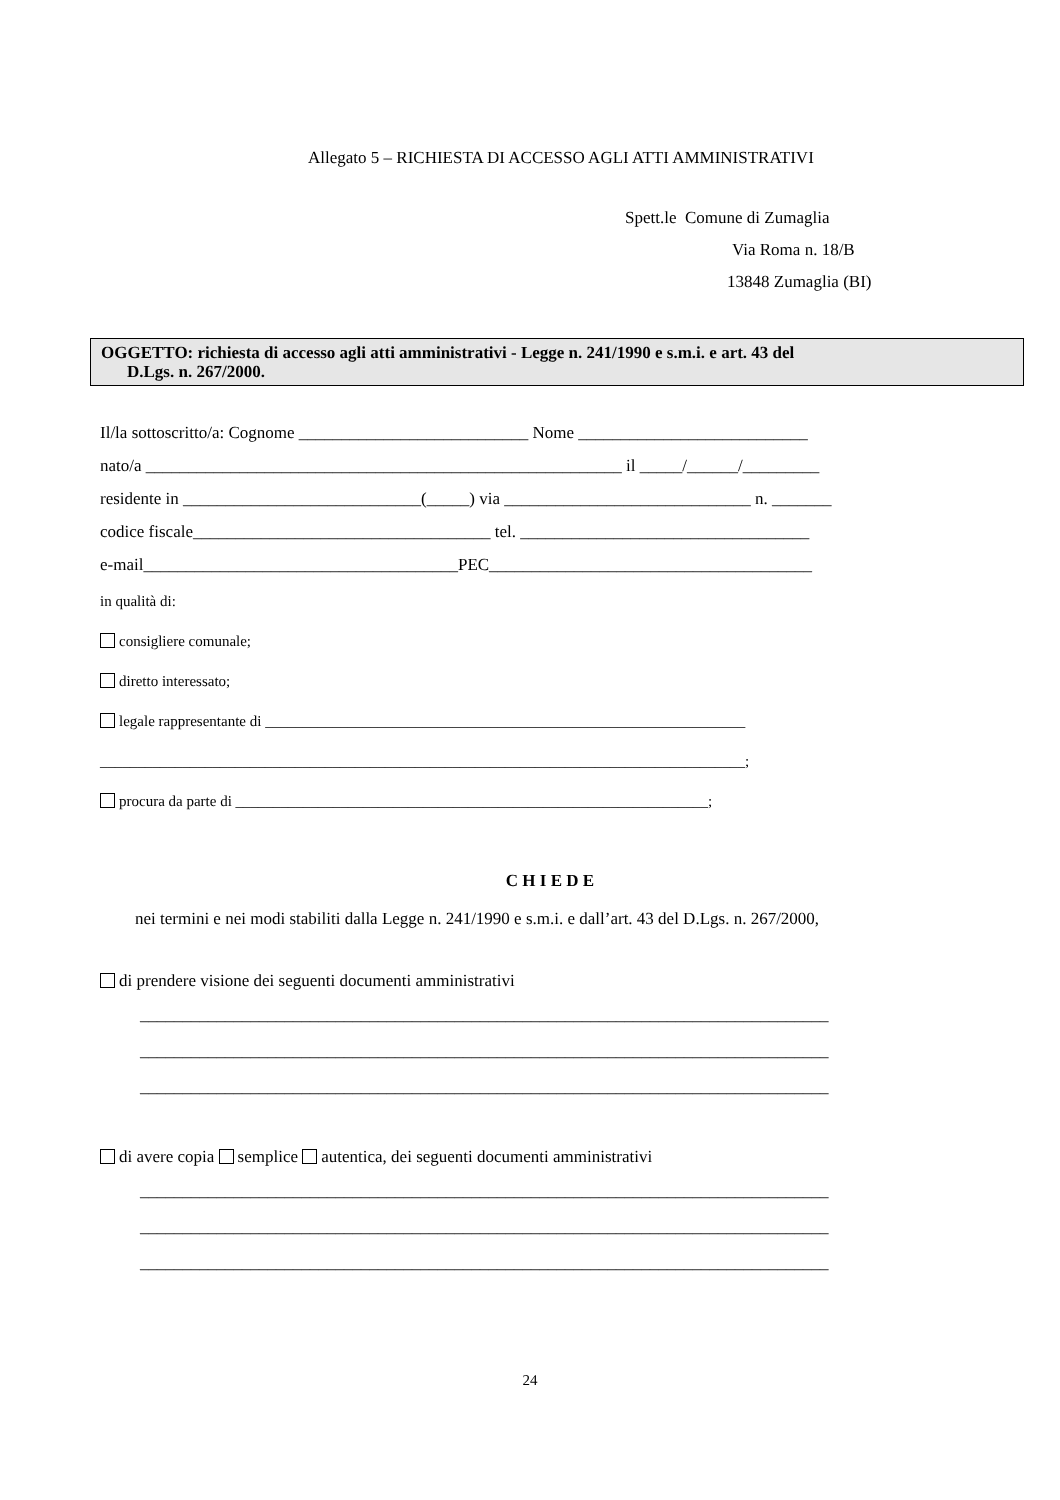Allegato 5 – RICHIESTA DI ACCESSO AGLI ATTI AMMINISTRATIVI
Spett.le Comune di Zumaglia
Via Roma n. 18/B
13848 Zumaglia (BI)
OGGETTO: richiesta di accesso agli atti amministrativi - Legge n. 241/1990 e s.m.i. e art. 43 del
D.Lgs. n. 267/2000.
Il/la sottoscritto/a: Cognome ___________________________ Nome ___________________________
nato/a ________________________________________________________ il _____/______/_________
residente in ____________________________(_____) via _____________________________ n. _______
codice fiscale___________________________________ tel. __________________________________
e-mail_____________________________________PEC______________________________________
in qualità di:
consigliere comunale;
diretto interessato;
legale rappresentante di ________________________________________________________________
______________________________________________________________________________________;
procura da parte di _______________________________________________________________;
C H I E D E
nei termini e nei modi stabiliti dalla Legge n. 241/1990 e s.m.i. e dall’art. 43 del D.Lgs. n. 267/2000,
di prendere visione dei seguenti documenti amministrativi
_________________________________________________________________________________
_________________________________________________________________________________
_________________________________________________________________________________
di avere copia semplice autentica, dei seguenti documenti amministrativi
_________________________________________________________________________________
_________________________________________________________________________________
_________________________________________________________________________________
24